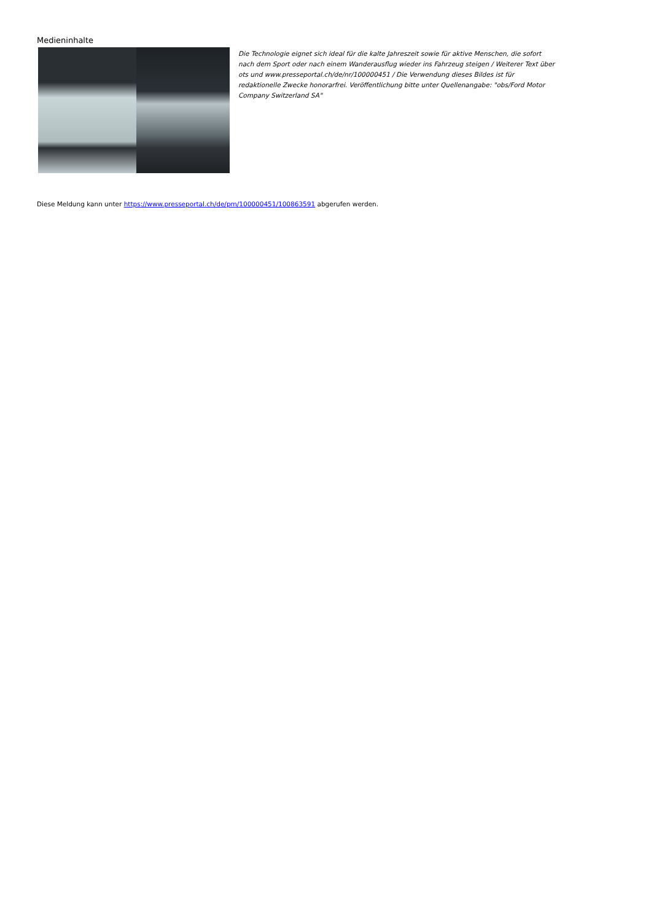Medieninhalte
Die Technologie eignet sich ideal für die kalte Jahreszeit sowie für aktive Menschen, die sofort nach dem Sport oder nach einem Wanderausflug wieder ins Fahrzeug steigen / Weiterer Text über ots und www.presseportal.ch/de/nr/100000451 / Die Verwendung dieses Bildes ist für redaktionelle Zwecke honorarfrei. Veröffentlichung bitte unter Quellenangabe: "obs/Ford Motor Company Switzerland SA"
Diese Meldung kann unter https://www.presseportal.ch/de/pm/100000451/100863591 abgerufen werden.